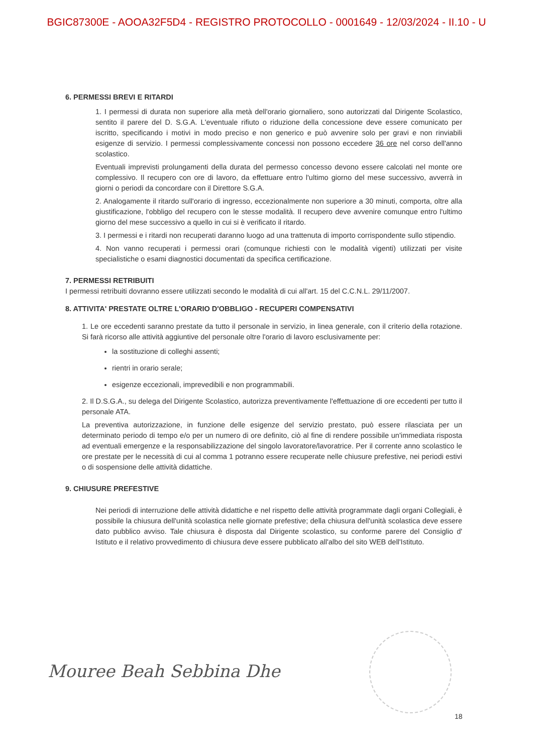BGIC87300E - AOOA32F5D4 - REGISTRO PROTOCOLLO - 0001649 - 12/03/2024 - II.10 - U
6. PERMESSI BREVI E RITARDI
1. I permessi di durata non superiore alla metà dell'orario giornaliero, sono autorizzati dal Dirigente Scolastico, sentito il parere del D. S.G.A. L'eventuale rifiuto o riduzione della concessione deve essere comunicato per iscritto, specificando i motivi in modo preciso e non generico e può avvenire solo per gravi e non rinviabili esigenze di servizio. I permessi complessivamente concessi non possono eccedere 36 ore nel corso dell'anno scolastico.
Eventuali imprevisti prolungamenti della durata del permesso concesso devono essere calcolati nel monte ore complessivo. Il recupero con ore di lavoro, da effettuare entro l'ultimo giorno del mese successivo, avverrà in giorni o periodi da concordare con il Direttore S.G.A.
2. Analogamente il ritardo sull'orario di ingresso, eccezionalmente non superiore a 30 minuti, comporta, oltre alla giustificazione, l'obbligo del recupero con le stesse modalità. Il recupero deve avvenire comunque entro l'ultimo giorno del mese successivo a quello in cui si è verificato il ritardo.
3. I permessi e i ritardi non recuperati daranno luogo ad una trattenuta di importo corrispondente sullo stipendio.
4. Non vanno recuperati i permessi orari (comunque richiesti con le modalità vigenti) utilizzati per visite specialistiche o esami diagnostici documentati da specifica certificazione.
7. PERMESSI RETRIBUITI
I permessi retribuiti dovranno essere utilizzati secondo le modalità di cui all'art. 15 del C.C.N.L. 29/11/2007.
8. ATTIVITA' PRESTATE OLTRE L'ORARIO D'OBBLIGO - RECUPERI COMPENSATIVI
1. Le ore eccedenti saranno prestate da tutto il personale in servizio, in linea generale, con il criterio della rotazione. Si farà ricorso alle attività aggiuntive del personale oltre l'orario di lavoro esclusivamente per:
la sostituzione di colleghi assenti;
rientri in orario serale;
esigenze eccezionali, imprevedibili e non programmabili.
2. Il D.S.G.A., su delega del Dirigente Scolastico, autorizza preventivamente l'effettuazione di ore eccedenti per tutto il personale ATA.
La preventiva autorizzazione, in funzione delle esigenze del servizio prestato, può essere rilasciata per un determinato periodo di tempo e/o per un numero di ore definito, ciò al fine di rendere possibile un'immediata risposta ad eventuali emergenze e la responsabilizzazione del singolo lavoratore/lavoratrice. Per il corrente anno scolastico le ore prestate per le necessità di cui al comma 1 potranno essere recuperate nelle chiusure prefestive, nei periodi estivi o di sospensione delle attività didattiche.
9. CHIUSURE PREFESTIVE
Nei periodi di interruzione delle attività didattiche e nel rispetto delle attività programmate dagli organi Collegiali, è possibile la chiusura dell'unità scolastica nelle giornate prefestive; della chiusura dell'unità scolastica deve essere dato pubblico avviso. Tale chiusura è disposta dal Dirigente scolastico, su conforme parere del Consiglio d' Istituto e il relativo provvedimento di chiusura deve essere pubblicato all'albo del sito WEB dell'Istituto.
Mouree Beah Sebbina Dhe
18